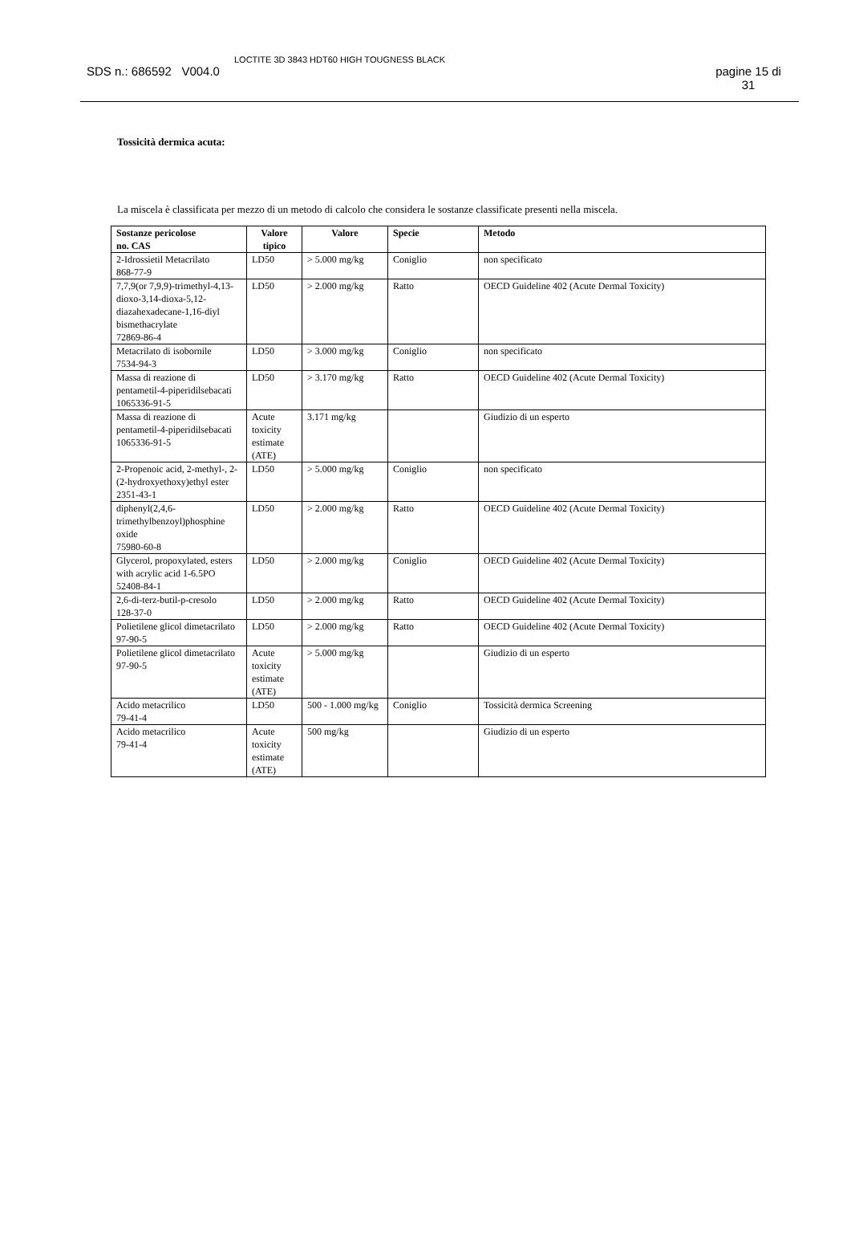SDS n.: 686592 V004.0
LOCTITE 3D 3843 HDT60 HIGH TOUGNESS BLACK
pagine 15 di
31
Tossicità dermica acuta:
La miscela è classificata per mezzo di un metodo di calcolo che considera le sostanze classificate presenti nella miscela.
| Sostanze pericolose no. CAS | Valore tipico | Valore | Specie | Metodo |
| --- | --- | --- | --- | --- |
| 2-Idrossietil Metacrilato 868-77-9 | LD50 | > 5.000 mg/kg | Coniglio | non specificato |
| 7,7,9(or 7,9,9)-trimethyl-4,13-dioxo-3,14-dioxa-5,12-diazahexadecane-1,16-diyl bismethacrylate 72869-86-4 | LD50 | > 2.000 mg/kg | Ratto | OECD Guideline 402 (Acute Dermal Toxicity) |
| Metacrilato di isobornile 7534-94-3 | LD50 | > 3.000 mg/kg | Coniglio | non specificato |
| Massa di reazione di pentametil-4-piperidilsebacati 1065336-91-5 | LD50 | > 3.170 mg/kg | Ratto | OECD Guideline 402 (Acute Dermal Toxicity) |
| Massa di reazione di pentametil-4-piperidilsebacati 1065336-91-5 | Acute toxicity estimate (ATE) | 3.171 mg/kg | | Giudizio di un esperto |
| 2-Propenoic acid, 2-methyl-, 2-(2-hydroxyethoxy)ethyl ester 2351-43-1 | LD50 | > 5.000 mg/kg | Coniglio | non specificato |
| diphenyl(2,4,6-trimethylbenzoyl)phosphine oxide 75980-60-8 | LD50 | > 2.000 mg/kg | Ratto | OECD Guideline 402 (Acute Dermal Toxicity) |
| Glycerol, propoxylated, esters with acrylic acid 1-6.5PO 52408-84-1 | LD50 | > 2.000 mg/kg | Coniglio | OECD Guideline 402 (Acute Dermal Toxicity) |
| 2,6-di-terz-butil-p-cresolo 128-37-0 | LD50 | > 2.000 mg/kg | Ratto | OECD Guideline 402 (Acute Dermal Toxicity) |
| Polietilene glicol dimetacrilato 97-90-5 | LD50 | > 2.000 mg/kg | Ratto | OECD Guideline 402 (Acute Dermal Toxicity) |
| Polietilene glicol dimetacrilato 97-90-5 | Acute toxicity estimate (ATE) | > 5.000 mg/kg | | Giudizio di un esperto |
| Acido metacrilico 79-41-4 | LD50 | 500 - 1.000 mg/kg | Coniglio | Tossicità dermica Screening |
| Acido metacrilico 79-41-4 | Acute toxicity estimate (ATE) | 500 mg/kg | | Giudizio di un esperto |